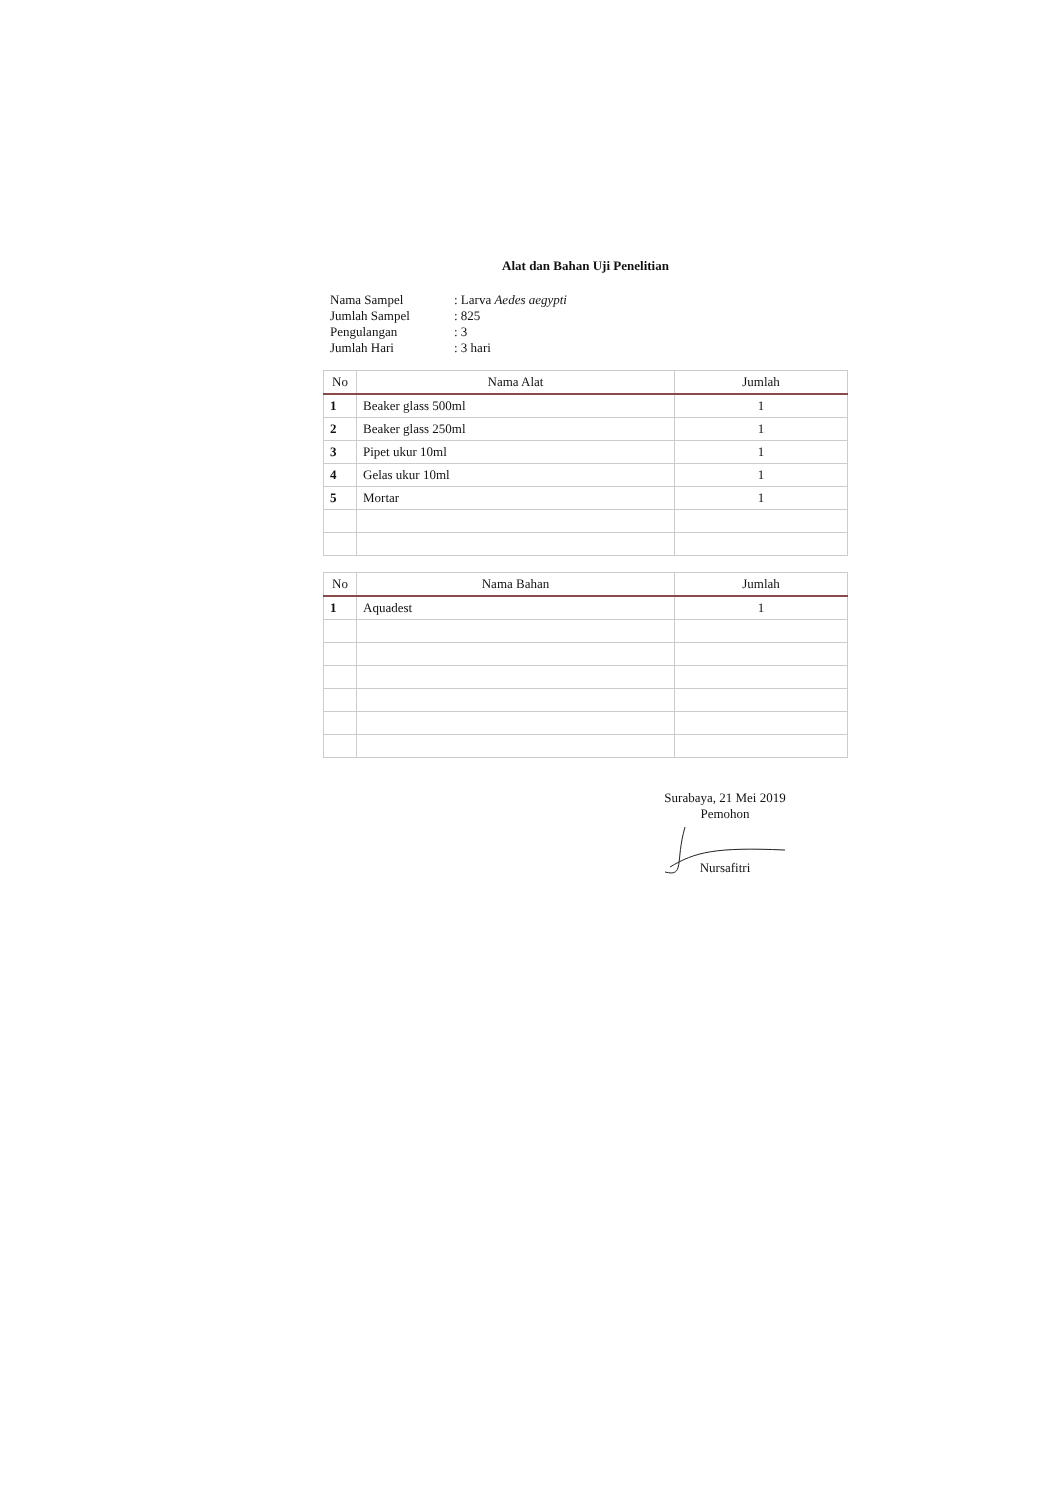Alat dan Bahan Uji Penelitian
| Nama Sampel | : Larva Aedes aegypti |
| Jumlah Sampel | : 825 |
| Pengulangan | : 3 |
| Jumlah Hari | : 3 hari |
| No | Nama Alat | Jumlah |
| --- | --- | --- |
| 1 | Beaker glass 500ml | 1 |
| 2 | Beaker glass 250ml | 1 |
| 3 | Pipet ukur 10ml | 1 |
| 4 | Gelas ukur 10ml | 1 |
| 5 | Mortar | 1 |
| No | Nama Bahan | Jumlah |
| --- | --- | --- |
| 1 | Aquadest | 1 |
Surabaya, 21 Mei 2019
Pemohon
Nursafitri